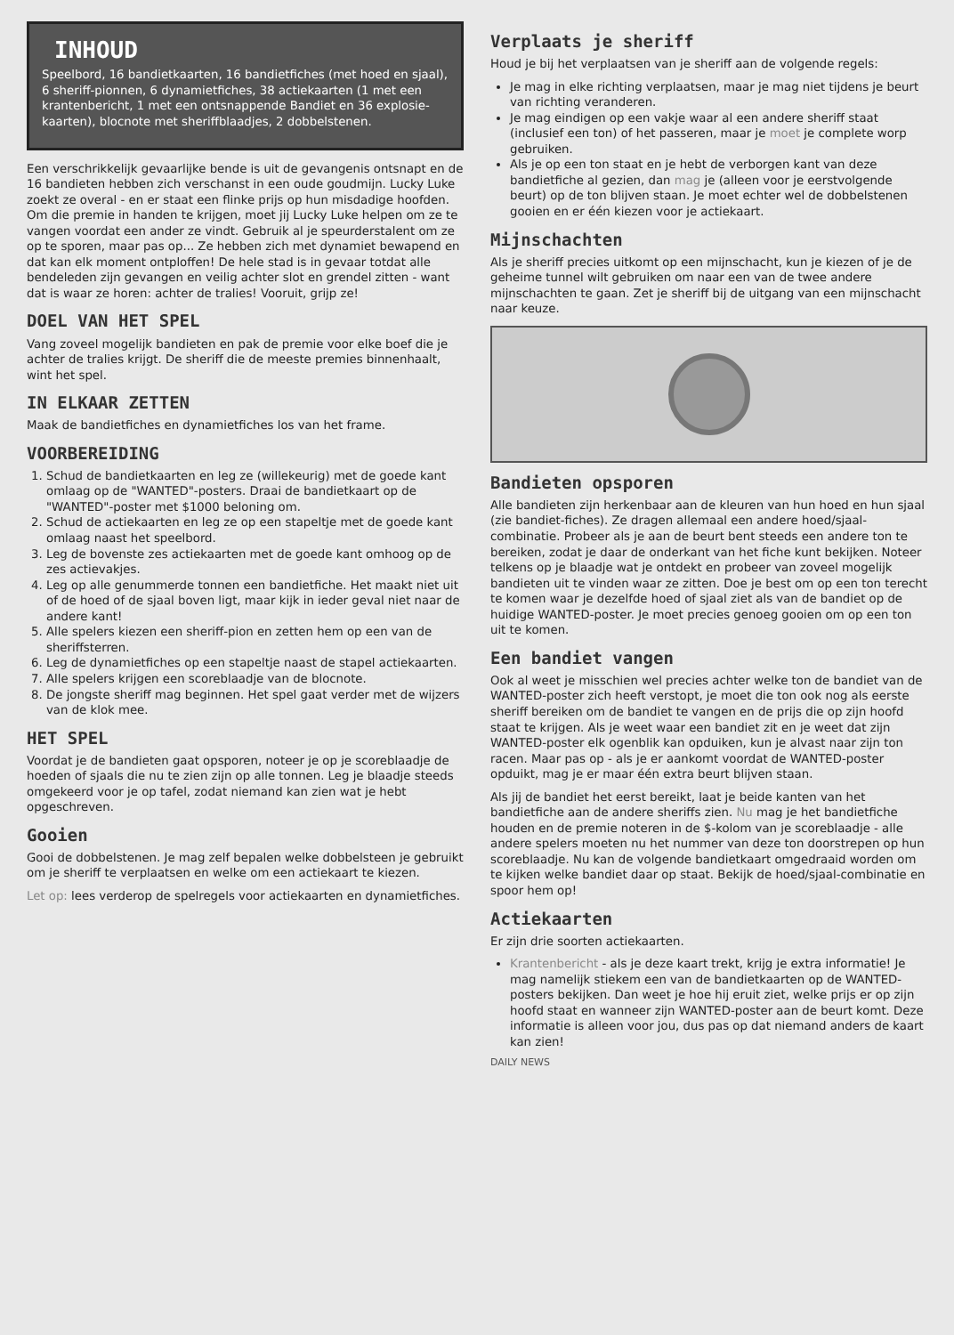INHOUD
Speelbord, 16 bandietkaarten, 16 bandietfiches (met hoed en sjaal), 6 sheriff-pionnen, 6 dynamietfiches, 38 actiekaarten (1 met een krantenbericht, 1 met een ontsnappende Bandiet en 36 explosie-kaarten), blocnote met sheriffblaadjes, 2 dobbelstenen.
Een verschrikkelijk gevaarlijke bende is uit de gevangenis ontsnapt en de 16 bandieten hebben zich verschanst in een oude goudmijn. Lucky Luke zoekt ze overal - en er staat een flinke prijs op hun misdadige hoofden. Om die premie in handen te krijgen, moet jij Lucky Luke helpen om ze te vangen voordat een ander ze vindt. Gebruik al je speurderstalent om ze op te sporen, maar pas op... Ze hebben zich met dynamiet bewapend en dat kan elk moment ontploffen! De hele stad is in gevaar totdat alle bendeleden zijn gevangen en veilig achter slot en grendel zitten - want dat is waar ze horen: achter de tralies! Vooruit, grijp ze!
DOEL VAN HET SPEL
Vang zoveel mogelijk bandieten en pak de premie voor elke boef die je achter de tralies krijgt. De sheriff die de meeste premies binnenhaalt, wint het spel.
IN ELKAAR ZETTEN
Maak de bandietfiches en dynamietfiches los van het frame.
VOORBEREIDING
1. Schud de bandietkaarten en leg ze (willekeurig) met de goede kant omlaag op de "WANTED"-posters. Draai de bandietkaart op de "WANTED"-poster met $1000 beloning om.
2. Schud de actiekaarten en leg ze op een stapeltje met de goede kant omlaag naast het speelbord.
3. Leg de bovenste zes actiekaarten met de goede kant omhoog op de zes actievakjes.
4. Leg op alle genummerde tonnen een bandietfiche. Het maakt niet uit of de hoed of de sjaal boven ligt, maar kijk in ieder geval niet naar de andere kant!
5. Alle spelers kiezen een sheriff-pion en zetten hem op een van de sheriffsterren.
6. Leg de dynamietfiches op een stapeltje naast de stapel actiekaarten.
7. Alle spelers krijgen een scoreblaadje van de blocnote.
8. De jongste sheriff mag beginnen. Het spel gaat verder met de wijzers van de klok mee.
HET SPEL
Voordat je de bandieten gaat opsporen, noteer je op je scoreblaadje de hoeden of sjaals die nu te zien zijn op alle tonnen. Leg je blaadje steeds omgekeerd voor je op tafel, zodat niemand kan zien wat je hebt opgeschreven.
Gooien
Gooi de dobbelstenen. Je mag zelf bepalen welke dobbelsteen je gebruikt om je sheriff te verplaatsen en welke om een actiekaart te kiezen.
Let op: lees verderop de spelregels voor actiekaarten en dynamietfiches.
Verplaats je sheriff
Houd je bij het verplaatsen van je sheriff aan de volgende regels:
Je mag in elke richting verplaatsen, maar je mag niet tijdens je beurt van richting veranderen.
Je mag eindigen op een vakje waar al een andere sheriff staat (inclusief een ton) of het passeren, maar je moet je complete worp gebruiken.
Als je op een ton staat en je hebt de verborgen kant van deze bandietfiche al gezien, dan mag je (alleen voor je eerstvolgende beurt) op de ton blijven staan. Je moet echter wel de dobbelstenen gooien en er één kiezen voor je actiekaart.
Mijnschachten
Als je sheriff precies uitkomt op een mijnschacht, kun je kiezen of je de geheime tunnel wilt gebruiken om naar een van de twee andere mijnschachten te gaan. Zet je sheriff bij de uitgang van een mijnschacht naar keuze.
Bandieten opsporen
Alle bandieten zijn herkenbaar aan de kleuren van hun hoed en hun sjaal (zie bandiet-fiches). Ze dragen allemaal een andere hoed/sjaal-combinatie. Probeer als je aan de beurt bent steeds een andere ton te bereiken, zodat je daar de onderkant van het fiche kunt bekijken. Noteer telkens op je blaadje wat je ontdekt en probeer van zoveel mogelijk bandieten uit te vinden waar ze zitten. Doe je best om op een ton terecht te komen waar je dezelfde hoed of sjaal ziet als van de bandiet op de huidige WANTED-poster. Je moet precies genoeg gooien om op een ton uit te komen.
Een bandiet vangen
Ook al weet je misschien wel precies achter welke ton de bandiet van de WANTED-poster zich heeft verstopt, je moet die ton ook nog als eerste sheriff bereiken om de bandiet te vangen en de prijs die op zijn hoofd staat te krijgen. Als je weet waar een bandiet zit en je weet dat zijn WANTED-poster elk ogenblik kan opduiken, kun je alvast naar zijn ton racen. Maar pas op - als je er aankomt voordat de WANTED-poster opduikt, mag je er maar één extra beurt blijven staan.
Als jij de bandiet het eerst bereikt, laat je beide kanten van het bandietfiche aan de andere sheriffs zien. Nu mag je het bandietfiche houden en de premie noteren in de $-kolom van je scoreblaadje - alle andere spelers moeten nu het nummer van deze ton doorstrepen op hun scoreblaadje. Nu kan de volgende bandietkaart omgedraaid worden om te kijken welke bandiet daar op staat. Bekijk de hoed/sjaal-combinatie en spoor hem op!
Actiekaarten
Er zijn drie soorten actiekaarten.
Krantenbericht - als je deze kaart trekt, krijg je extra informatie! Je mag namelijk stiekem een van de bandietkaarten op de WANTED-posters bekijken. Dan weet je hoe hij eruit ziet, welke prijs er op zijn hoofd staat en wanneer zijn WANTED-poster aan de beurt komt. Deze informatie is alleen voor jou, dus pas op dat niemand anders de kaart kan zien!
DAILY NEWS